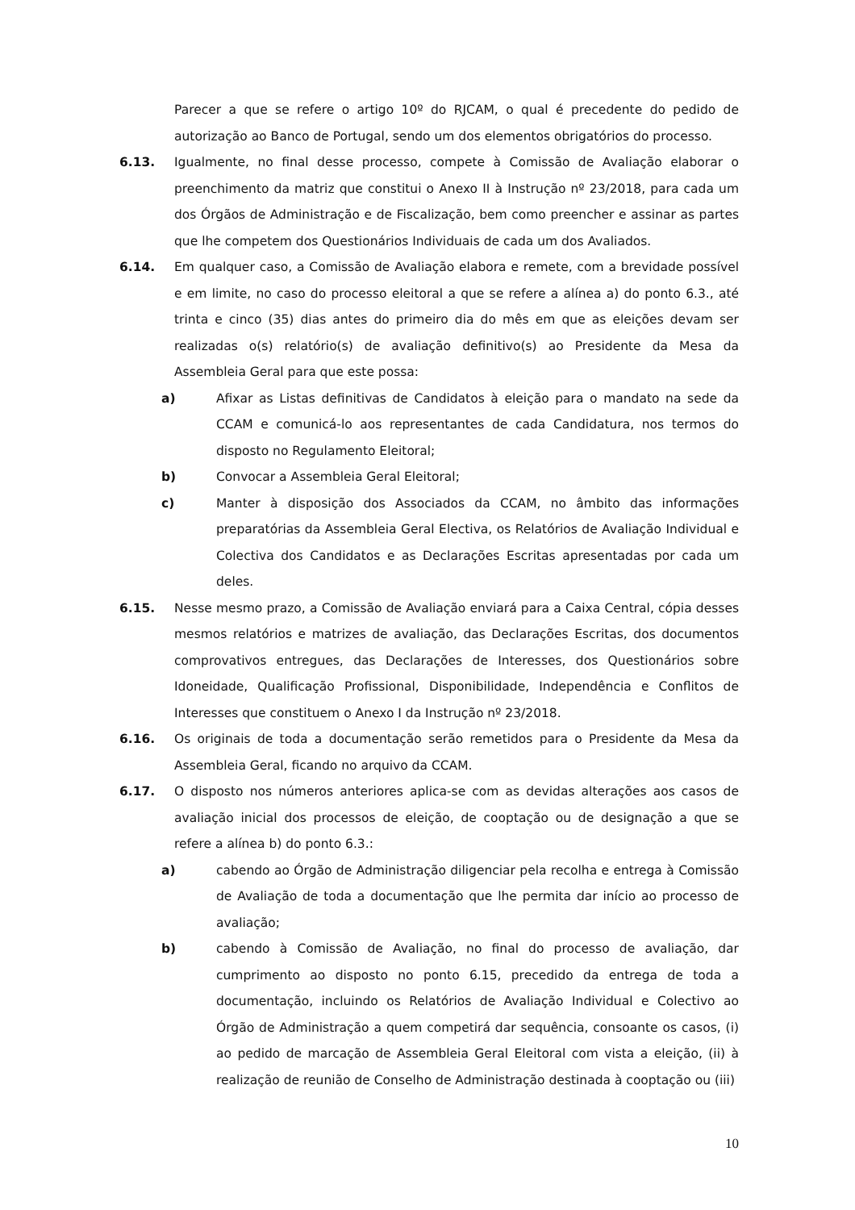Parecer a que se refere o artigo 10º do RJCAM, o qual é precedente do pedido de autorização ao Banco de Portugal, sendo um dos elementos obrigatórios do processo.
6.13. Igualmente, no final desse processo, compete à Comissão de Avaliação elaborar o preenchimento da matriz que constitui o Anexo II à Instrução nº 23/2018, para cada um dos Órgãos de Administração e de Fiscalização, bem como preencher e assinar as partes que lhe competem dos Questionários Individuais de cada um dos Avaliados.
6.14. Em qualquer caso, a Comissão de Avaliação elabora e remete, com a brevidade possível e em limite, no caso do processo eleitoral a que se refere a alínea a) do ponto 6.3., até trinta e cinco (35) dias antes do primeiro dia do mês em que as eleições devam ser realizadas o(s) relatório(s) de avaliação definitivo(s) ao Presidente da Mesa da Assembleia Geral para que este possa:
a) Afixar as Listas definitivas de Candidatos à eleição para o mandato na sede da CCAM e comunicá-lo aos representantes de cada Candidatura, nos termos do disposto no Regulamento Eleitoral;
b) Convocar a Assembleia Geral Eleitoral;
c) Manter à disposição dos Associados da CCAM, no âmbito das informações preparatórias da Assembleia Geral Electiva, os Relatórios de Avaliação Individual e Colectiva dos Candidatos e as Declarações Escritas apresentadas por cada um deles.
6.15. Nesse mesmo prazo, a Comissão de Avaliação enviará para a Caixa Central, cópia desses mesmos relatórios e matrizes de avaliação, das Declarações Escritas, dos documentos comprovativos entregues, das Declarações de Interesses, dos Questionários sobre Idoneidade, Qualificação Profissional, Disponibilidade, Independência e Conflitos de Interesses que constituem o Anexo I da Instrução nº 23/2018.
6.16. Os originais de toda a documentação serão remetidos para o Presidente da Mesa da Assembleia Geral, ficando no arquivo da CCAM.
6.17. O disposto nos números anteriores aplica-se com as devidas alterações aos casos de avaliação inicial dos processos de eleição, de cooptação ou de designação a que se refere a alínea b) do ponto 6.3.:
a) cabendo ao Órgão de Administração diligenciar pela recolha e entrega à Comissão de Avaliação de toda a documentação que lhe permita dar início ao processo de avaliação;
b) cabendo à Comissão de Avaliação, no final do processo de avaliação, dar cumprimento ao disposto no ponto 6.15, precedido da entrega de toda a documentação, incluindo os Relatórios de Avaliação Individual e Colectivo ao Órgão de Administração a quem competirá dar sequência, consoante os casos, (i) ao pedido de marcação de Assembleia Geral Eleitoral com vista a eleição, (ii) à realização de reunião de Conselho de Administração destinada à cooptação ou (iii)
10